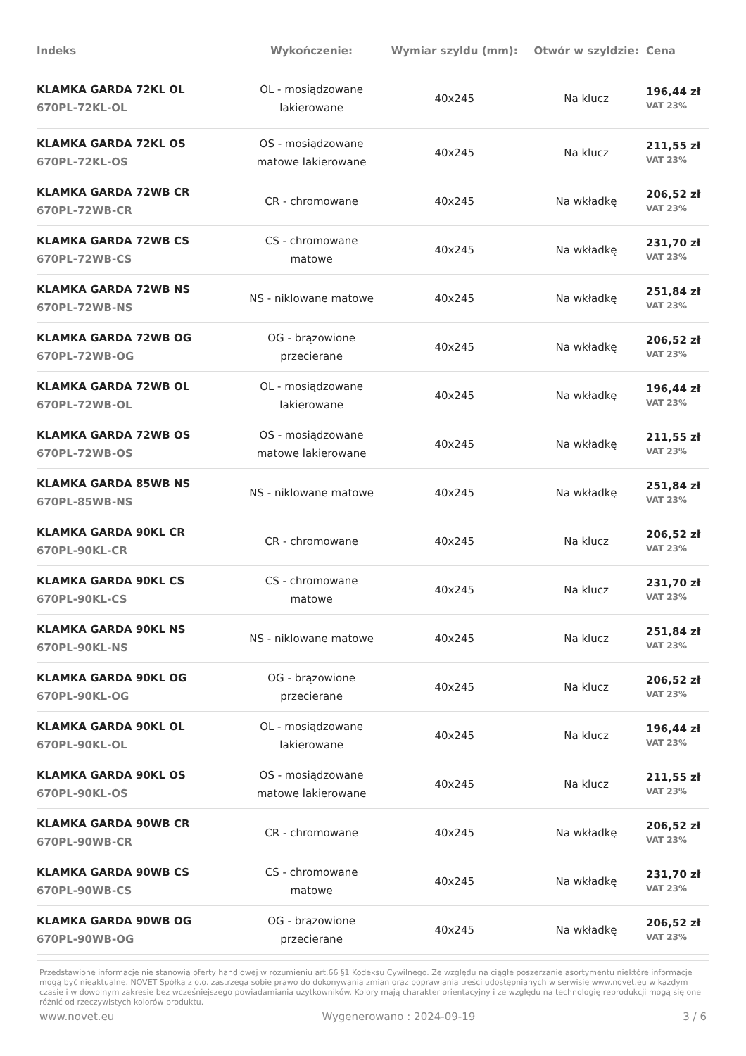| Indeks | Wykończenie: | Wymiar szyldu (mm): | Otwór w szyldzie: | Cena |
| --- | --- | --- | --- | --- |
| KLAMKA GARDA 72KL OL 670PL-72KL-OL | OL - mosiądzowane lakierowane | 40x245 | Na klucz | 196,44 zł VAT 23% |
| KLAMKA GARDA 72KL OS 670PL-72KL-OS | OS - mosiądzowane matowe lakierowane | 40x245 | Na klucz | 211,55 zł VAT 23% |
| KLAMKA GARDA 72WB CR 670PL-72WB-CR | CR - chromowane | 40x245 | Na wkładkę | 206,52 zł VAT 23% |
| KLAMKA GARDA 72WB CS 670PL-72WB-CS | CS - chromowane matowe | 40x245 | Na wkładkę | 231,70 zł VAT 23% |
| KLAMKA GARDA 72WB NS 670PL-72WB-NS | NS - niklowane matowe | 40x245 | Na wkładkę | 251,84 zł VAT 23% |
| KLAMKA GARDA 72WB OG 670PL-72WB-OG | OG - brązowione przecierane | 40x245 | Na wkładkę | 206,52 zł VAT 23% |
| KLAMKA GARDA 72WB OL 670PL-72WB-OL | OL - mosiądzowane lakierowane | 40x245 | Na wkładkę | 196,44 zł VAT 23% |
| KLAMKA GARDA 72WB OS 670PL-72WB-OS | OS - mosiądzowane matowe lakierowane | 40x245 | Na wkładkę | 211,55 zł VAT 23% |
| KLAMKA GARDA 85WB NS 670PL-85WB-NS | NS - niklowane matowe | 40x245 | Na wkładkę | 251,84 zł VAT 23% |
| KLAMKA GARDA 90KL CR 670PL-90KL-CR | CR - chromowane | 40x245 | Na klucz | 206,52 zł VAT 23% |
| KLAMKA GARDA 90KL CS 670PL-90KL-CS | CS - chromowane matowe | 40x245 | Na klucz | 231,70 zł VAT 23% |
| KLAMKA GARDA 90KL NS 670PL-90KL-NS | NS - niklowane matowe | 40x245 | Na klucz | 251,84 zł VAT 23% |
| KLAMKA GARDA 90KL OG 670PL-90KL-OG | OG - brązowione przecierane | 40x245 | Na klucz | 206,52 zł VAT 23% |
| KLAMKA GARDA 90KL OL 670PL-90KL-OL | OL - mosiądzowane lakierowane | 40x245 | Na klucz | 196,44 zł VAT 23% |
| KLAMKA GARDA 90KL OS 670PL-90KL-OS | OS - mosiądzowane matowe lakierowane | 40x245 | Na klucz | 211,55 zł VAT 23% |
| KLAMKA GARDA 90WB CR 670PL-90WB-CR | CR - chromowane | 40x245 | Na wkładkę | 206,52 zł VAT 23% |
| KLAMKA GARDA 90WB CS 670PL-90WB-CS | CS - chromowane matowe | 40x245 | Na wkładkę | 231,70 zł VAT 23% |
| KLAMKA GARDA 90WB OG 670PL-90WB-OG | OG - brązowione przecierane | 40x245 | Na wkładkę | 206,52 zł VAT 23% |
Przedstawione informacje nie stanowią oferty handlowej w rozumieniu art.66 §1 Kodeksu Cywilnego. Ze względu na ciągłe poszerzanie asortymentu niektóre informacje mogą być nieaktualne. NOVET Spółka z o.o. zastrzega sobie prawo do dokonywania zmian oraz poprawiania treści udostępnianych w serwisie www.novet.eu w każdym czasie i w dowolnym zakresie bez wcześniejszego powiadamiania użytkowników. Kolory mają charakter orientacyjny i ze względu na technologię reprodukcji mogą się one różnić od rzeczywistych kolorów produktu.
www.novet.eu Wygenerowano : 2024-09-19 3 / 6